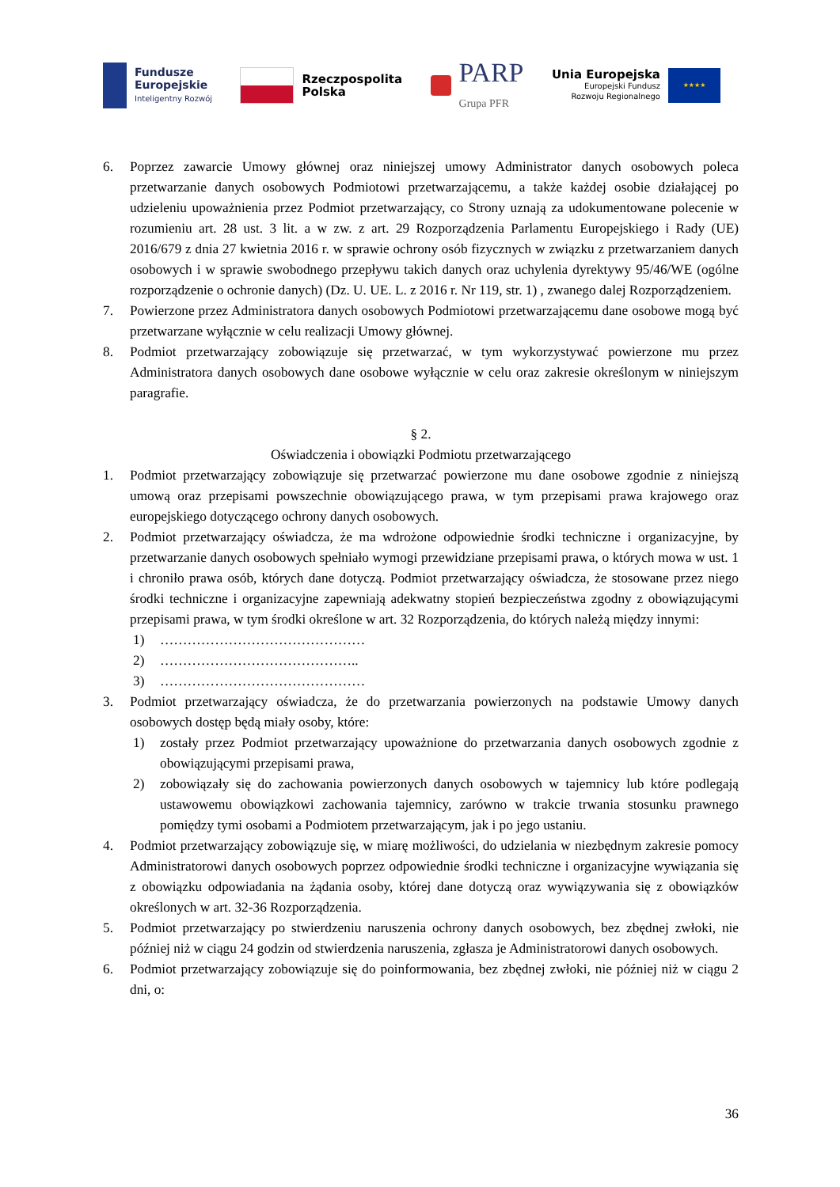Fundusze
Europejskie
Inteligentny Rozwój
Rzeczpospolita
Polska
PARP
Grupa PFR
Unia Europejska
Europejski Fundusz
Rozwoju Regionalnego
★★★★
6. Poprzez zawarcie Umowy głównej oraz niniejszej umowy Administrator danych osobowych poleca przetwarzanie danych osobowych Podmiotowi przetwarzającemu, a także każdej osobie działającej po udzieleniu upoważnienia przez Podmiot przetwarzający, co Strony uznają za udokumentowane polecenie w rozumieniu art. 28 ust. 3 lit. a w zw. z art. 29 Rozporządzenia Parlamentu Europejskiego i Rady (UE) 2016/679 z dnia 27 kwietnia 2016 r. w sprawie ochrony osób fizycznych w związku z przetwarzaniem danych osobowych i w sprawie swobodnego przepływu takich danych oraz uchylenia dyrektywy 95/46/WE (ogólne rozporządzenie o ochronie danych) (Dz. U. UE. L. z 2016 r. Nr 119, str. 1) , zwanego dalej Rozporządzeniem.
7. Powierzone przez Administratora danych osobowych Podmiotowi przetwarzającemu dane osobowe mogą być przetwarzane wyłącznie w celu realizacji Umowy głównej.
8. Podmiot przetwarzający zobowiązuje się przetwarzać, w tym wykorzystywać powierzone mu przez Administratora danych osobowych dane osobowe wyłącznie w celu oraz zakresie określonym w niniejszym paragrafie.
§ 2.
Oświadczenia i obowiązki Podmiotu przetwarzającego
1. Podmiot przetwarzający zobowiązuje się przetwarzać powierzone mu dane osobowe zgodnie z niniejszą umową oraz przepisami powszechnie obowiązującego prawa, w tym przepisami prawa krajowego oraz europejskiego dotyczącego ochrony danych osobowych.
2. Podmiot przetwarzający oświadcza, że ma wdrożone odpowiednie środki techniczne i organizacyjne, by przetwarzanie danych osobowych spełniało wymogi przewidziane przepisami prawa, o których mowa w ust. 1 i chroniło prawa osób, których dane dotyczą. Podmiot przetwarzający oświadcza, że stosowane przez niego środki techniczne i organizacyjne zapewniają adekwatny stopień bezpieczeństwa zgodny z obowiązującymi przepisami prawa, w tym środki określone w art. 32 Rozporządzenia, do których należą między innymi:
1) ………………………………………
2) ……………………………………..
3) ………………………………………
3. Podmiot przetwarzający oświadcza, że do przetwarzania powierzonych na podstawie Umowy danych osobowych dostęp będą miały osoby, które:
1) zostały przez Podmiot przetwarzający upoważnione do przetwarzania danych osobowych zgodnie z obowiązującymi przepisami prawa,
2) zobowiązały się do zachowania powierzonych danych osobowych w tajemnicy lub które podlegają ustawowemu obowiązkowi zachowania tajemnicy, zarówno w trakcie trwania stosunku prawnego pomiędzy tymi osobami a Podmiotem przetwarzającym, jak i po jego ustaniu.
4. Podmiot przetwarzający zobowiązuje się, w miarę możliwości, do udzielania w niezbędnym zakresie pomocy Administratorowi danych osobowych poprzez odpowiednie środki techniczne i organizacyjne wywiązania się z obowiązku odpowiadania na żądania osoby, której dane dotyczą oraz wywiązywania się z obowiązków określonych w art. 32-36 Rozporządzenia.
5. Podmiot przetwarzający po stwierdzeniu naruszenia ochrony danych osobowych, bez zbędnej zwłoki, nie później niż w ciągu 24 godzin od stwierdzenia naruszenia, zgłasza je Administratorowi danych osobowych.
6. Podmiot przetwarzający zobowiązuje się do poinformowania, bez zbędnej zwłoki, nie później niż w ciągu 2 dni, o:
36